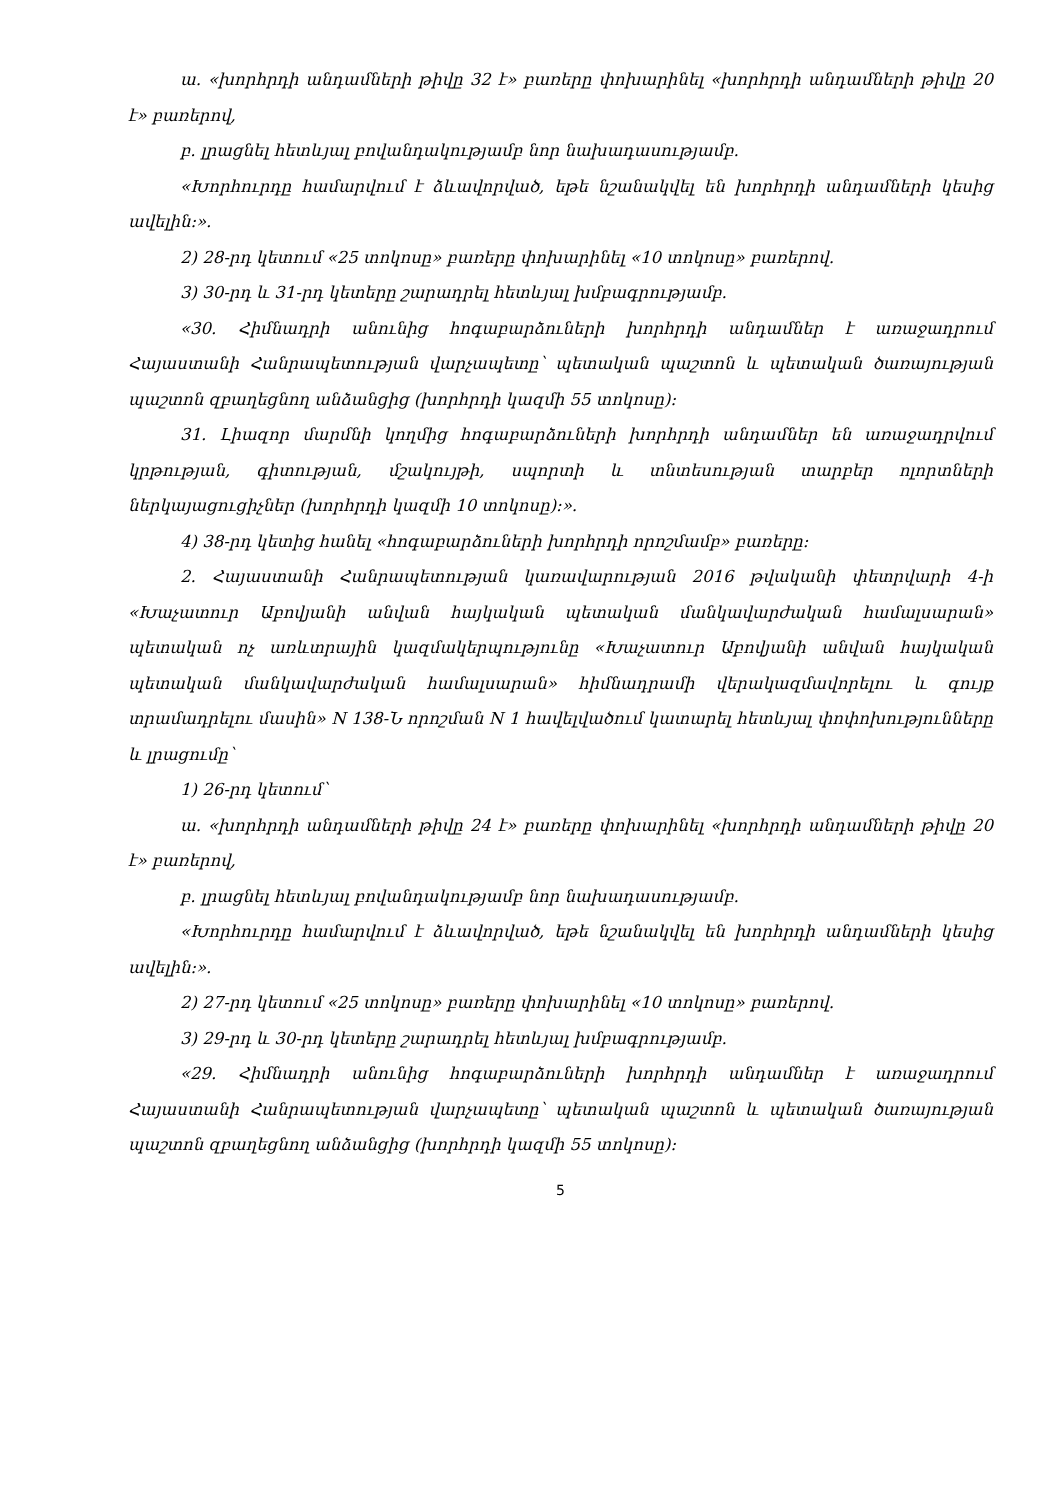ա. «խորհրդի անդամների թիվը 32 է» բառերը փոխարինել «խորհրդի անդամների թիվը 20 է» բառերով,
բ. լրացնել հետևյալ բովանդակությամբ նոր նախադասությամբ.
«Խորհուրդը համարվում է ձևավորված, եթե նշանակվել են խորհրդի անդամների կեսից ավելին:».
2) 28-րդ կետում «25 տոկոսը» բառերը փոխարինել «10 տոկոսը» բառերով.
3) 30-րդ և 31-րդ կետերը շարադրել հետևյալ խմբագրությամբ.
«30. Հիմնադրի անունից հոգաբարձուների խորհրդի անդամներ է առաջադրում Հայաստանի Հանրապետության վարչապետը՝ պետական պաշտոն և պետական ծառայության պաշտոն զբաղեցնող անձանցից (խորհրդի կազմի 55 տոկոսը):
31. Լիազոր մարմնի կողմից հոգաբարձուների խորհրդի անդամներ են առաջադրվում կրթության, գիտության, մշակույթի, սպորտի և տնտեսության տարբեր ոլորտների ներկայացուցիչներ (խորհրդի կազմի 10 տոկոսը):».
4) 38-րդ կետից հանել «հոգաբարձուների խորհրդի որոշմամբ» բառերը:
2. Հայաստանի Հանրապետության կառավարության 2016 թվականի փետրվարի 4-ի «Խաչատուր Աբովյանի անվան հայկական պետական մանկավարժական համալսարան» պետական ոչ առևտրային կազմակերպությունը «Խաչատուր Աբովյանի անվան հայկական պետական մանկավարժական համալսարան» հիմնադրամի վերակազմավորելու և գույք տրամադրելու մասին» N 138-Ն որոշման N 1 հավելվածում կատարել հետևյալ փոփոխությունները և լրացումը՝
1) 26-րդ կետում՝
ա. «խորհրդի անդամների թիվը 24 է» բառերը փոխարինել «խորհրդի անդամների թիվը 20 է» բառերով,
բ. լրացնել հետևյալ բովանդակությամբ նոր նախադասությամբ.
«Խորհուրդը համարվում է ձևավորված, եթե նշանակվել են խորհրդի անդամների կեսից ավելին:».
2) 27-րդ կետում «25 տոկոսը» բառերը փոխարինել «10 տոկոսը» բառերով.
3) 29-րդ և 30-րդ կետերը շարադրել հետևյալ խմբագրությամբ.
«29. Հիմնադրի անունից հոգաբարձուների խորհրդի անդամներ է առաջադրում Հայաստանի Հանրապետության վարչապետը՝ պետական պաշտոն և պետական ծառայության պաշտոն զբաղեցնող անձանցից (խորհրդի կազմի 55 տոկոսը):
5